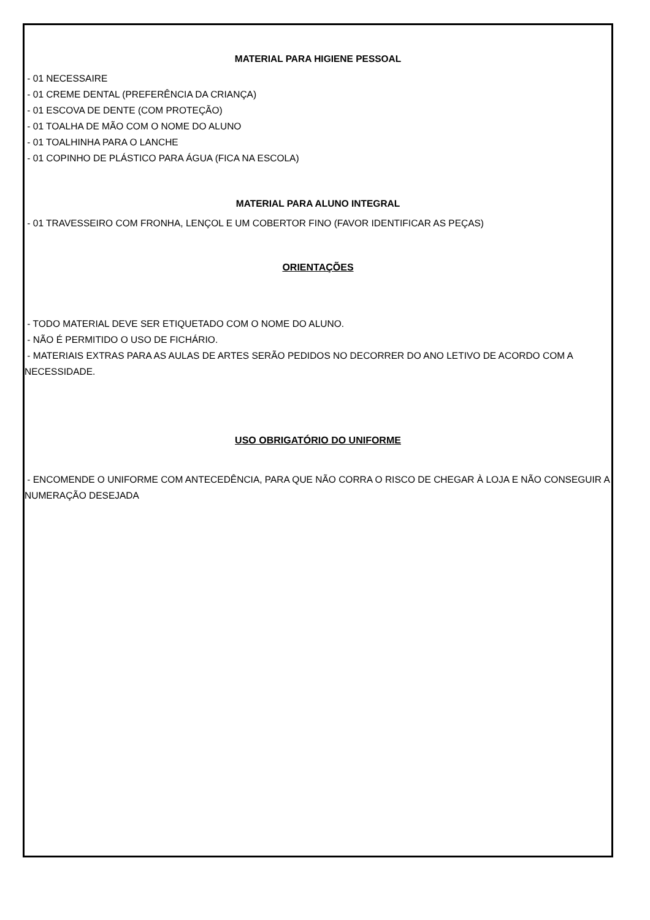MATERIAL PARA HIGIENE PESSOAL
- 01 NECESSAIRE
- 01 CREME DENTAL (PREFERÊNCIA DA CRIANÇA)
- 01 ESCOVA DE DENTE (COM PROTEÇÃO)
- 01 TOALHA DE MÃO COM O NOME DO ALUNO
- 01 TOALHINHA PARA O LANCHE
- 01 COPINHO DE PLÁSTICO PARA ÁGUA (FICA NA ESCOLA)
MATERIAL PARA ALUNO INTEGRAL
- 01 TRAVESSEIRO COM FRONHA, LENÇOL E UM COBERTOR FINO (FAVOR IDENTIFICAR AS PEÇAS)
ORIENTAÇÕES
- TODO MATERIAL DEVE SER ETIQUETADO COM O NOME DO ALUNO.
- NÃO É PERMITIDO O USO DE FICHÁRIO.
- MATERIAIS EXTRAS PARA AS AULAS DE ARTES SERÃO PEDIDOS NO DECORRER DO ANO LETIVO DE ACORDO COM A NECESSIDADE.
USO OBRIGATÓRIO DO UNIFORME
- ENCOMENDE O UNIFORME COM ANTECEDÊNCIA, PARA QUE NÃO CORRA O RISCO DE CHEGAR À LOJA E NÃO CONSEGUIR A NUMERAÇÃO DESEJADA